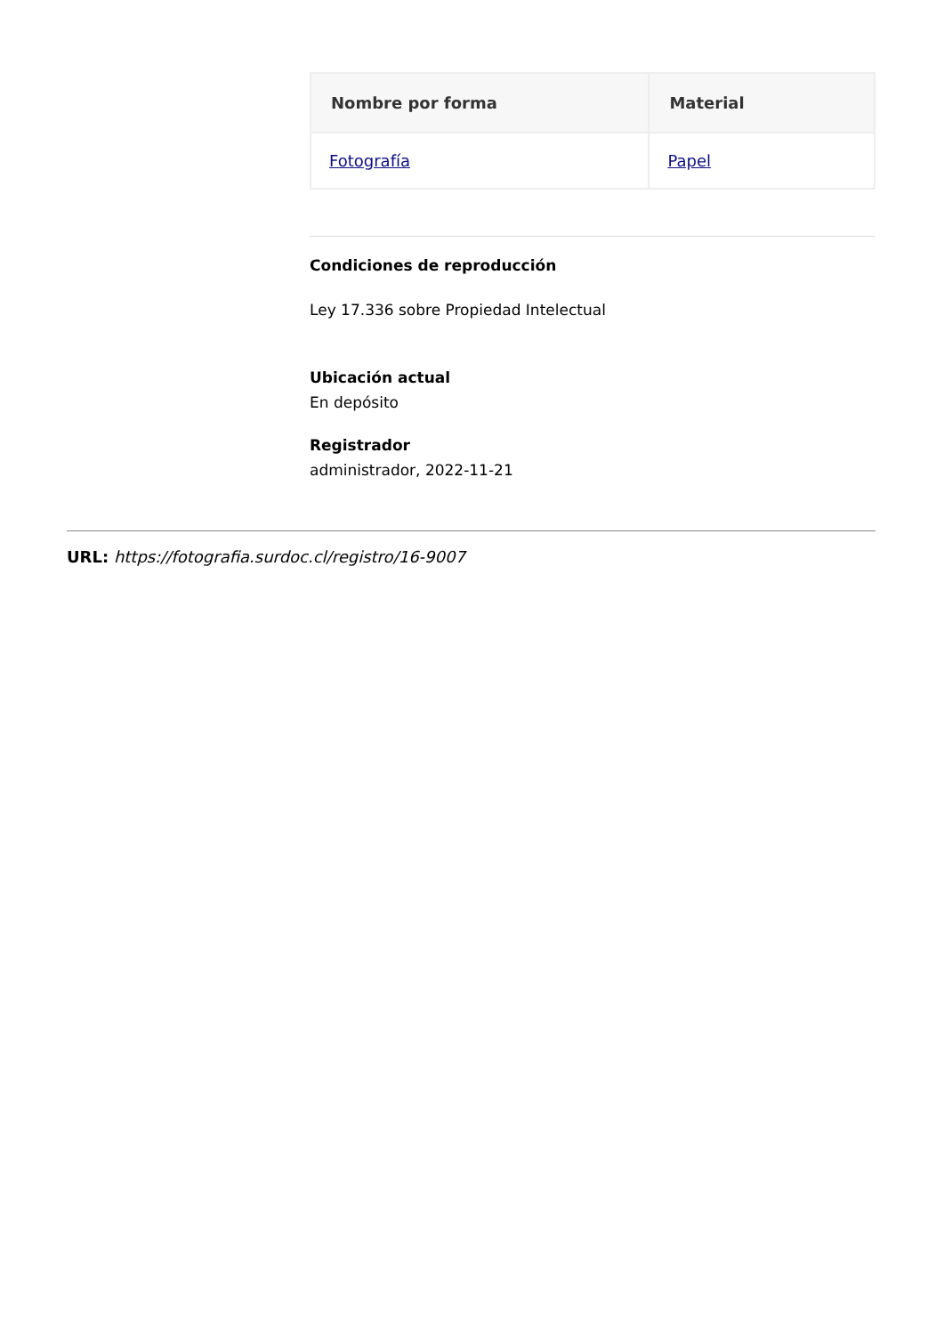| Nombre por forma | Material |
| --- | --- |
| Fotografía | Papel |
Condiciones de reproducción
Ley 17.336 sobre Propiedad Intelectual
Ubicación actual
En depósito
Registrador
administrador, 2022-11-21
URL: https://fotografia.surdoc.cl/registro/16-9007